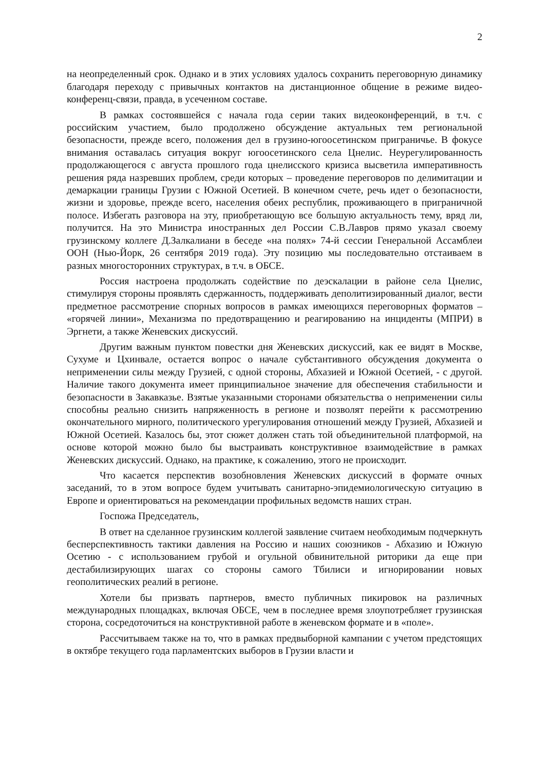2
на неопределенный срок. Однако и в этих условиях удалось сохранить переговорную динамику благодаря переходу с привычных контактов на дистанционное общение в режиме видео-конференц-связи, правда, в усеченном составе.
В рамках состоявшейся с начала года серии таких видеоконференций, в т.ч. с российским участием, было продолжено обсуждение актуальных тем региональной безопасности, прежде всего, положения дел в грузино-югоосетинском приграничье. В фокусе внимания оставалась ситуация вокруг югоосетинского села Цнелис. Неурегулированность продолжающегося с августа прошлого года цнелисского кризиса высветила императивность решения ряда назревших проблем, среди которых – проведение переговоров по делимитации и демаркации границы Грузии с Южной Осетией. В конечном счете, речь идет о безопасности, жизни и здоровье, прежде всего, населения обеих республик, проживающего в приграничной полосе. Избегать разговора на эту, приобретающую все большую актуальность тему, вряд ли, получится. На это Министра иностранных дел России С.В.Лавров прямо указал своему грузинскому коллеге Д.Залкалиани в беседе «на полях» 74-й сессии Генеральной Ассамблеи ООН (Нью-Йорк, 26 сентября 2019 года). Эту позицию мы последовательно отстаиваем в разных многосторонних структурах, в т.ч. в ОБСЕ.
Россия настроена продолжать содействие по деэскалации в районе села Цнелис, стимулируя стороны проявлять сдержанность, поддерживать деполитизированный диалог, вести предметное рассмотрение спорных вопросов в рамках имеющихся переговорных форматов – «горячей линии», Механизма по предотвращению и реагированию на инциденты (МПРИ) в Эргнети, а также Женевских дискуссий.
Другим важным пунктом повестки дня Женевских дискуссий, как ее видят в Москве, Сухуме и Цхинвале, остается вопрос о начале субстантивного обсуждения документа о неприменении силы между Грузией, с одной стороны, Абхазией и Южной Осетией, - с другой. Наличие такого документа имеет принципиальное значение для обеспечения стабильности и безопасности в Закавказье. Взятые указанными сторонами обязательства о неприменении силы способны реально снизить напряженность в регионе и позволят перейти к рассмотрению окончательного мирного, политического урегулирования отношений между Грузией, Абхазией и Южной Осетией. Казалось бы, этот сюжет должен стать той объединительной платформой, на основе которой можно было бы выстраивать конструктивное взаимодействие в рамках Женевских дискуссий. Однако, на практике, к сожалению, этого не происходит.
Что касается перспектив возобновления Женевских дискуссий в формате очных заседаний, то в этом вопросе будем учитывать санитарно-эпидемиологическую ситуацию в Европе и ориентироваться на рекомендации профильных ведомств наших стран.
Госпожа Председатель,
В ответ на сделанное грузинским коллегой заявление считаем необходимым подчеркнуть бесперспективность тактики давления на Россию и наших союзников - Абхазию и Южную Осетию - с использованием грубой и огульной обвинительной риторики да еще при дестабилизирующих шагах со стороны самого Тбилиси и игнорировании новых геополитических реалий в регионе.
Хотели бы призвать партнеров, вместо публичных пикировок на различных международных площадках, включая ОБСЕ, чем в последнее время злоупотребляет грузинская сторона, сосредоточиться на конструктивной работе в женевском формате и в «поле».
Рассчитываем также на то, что в рамках предвыборной кампании с учетом предстоящих в октябре текущего года парламентских выборов в Грузии власти и